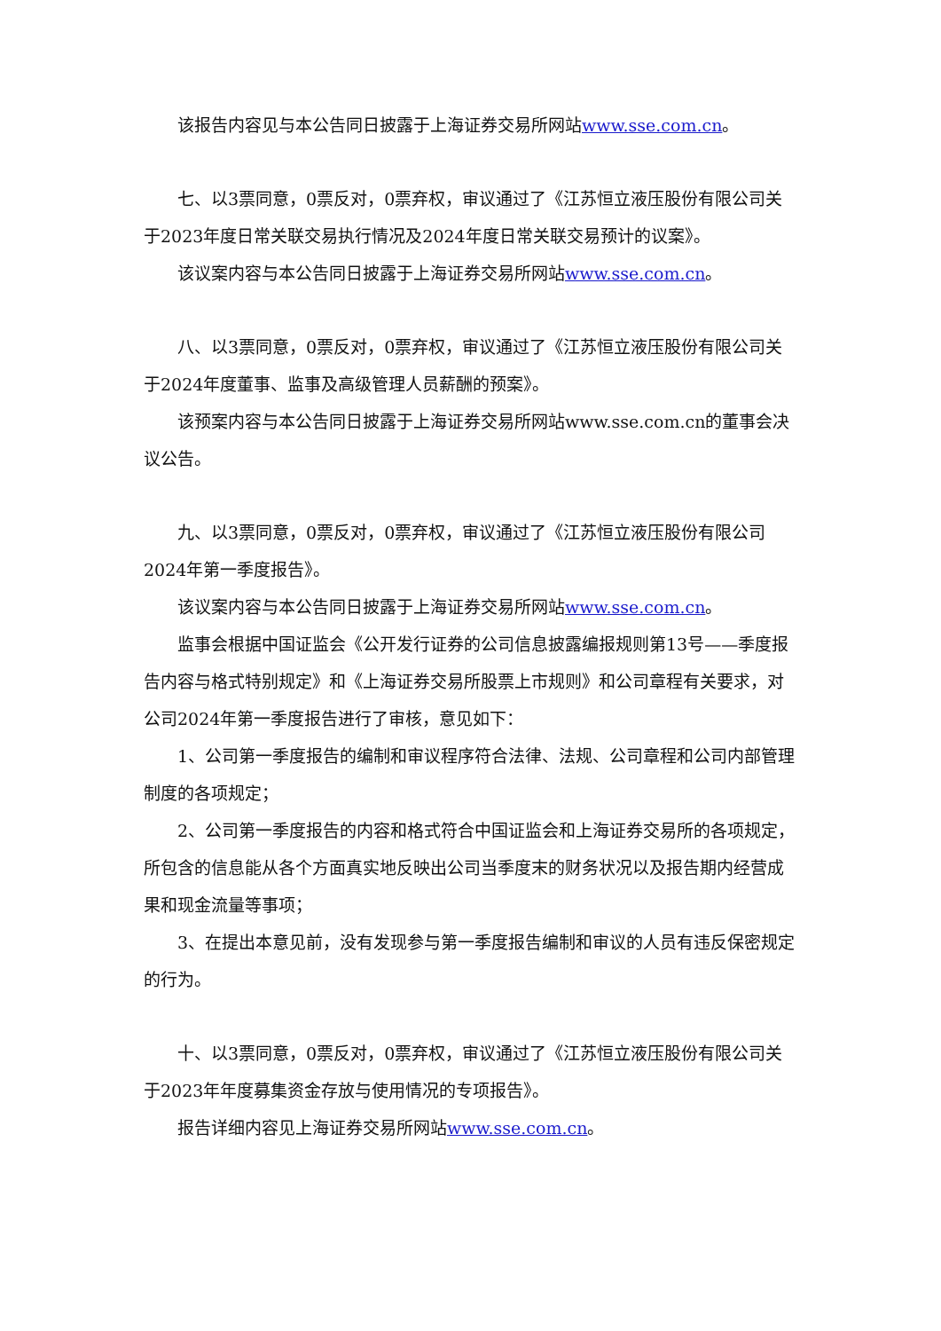该报告内容见与本公告同日披露于上海证券交易所网站www.sse.com.cn。
七、以3票同意，0票反对，0票弃权，审议通过了《江苏恒立液压股份有限公司关于2023年度日常关联交易执行情况及2024年度日常关联交易预计的议案》。
该议案内容与本公告同日披露于上海证券交易所网站www.sse.com.cn。
八、以3票同意，0票反对，0票弃权，审议通过了《江苏恒立液压股份有限公司关于2024年度董事、监事及高级管理人员薪酬的预案》。
该预案内容与本公告同日披露于上海证券交易所网站www.sse.com.cn的董事会决议公告。
九、以3票同意，0票反对，0票弃权，审议通过了《江苏恒立液压股份有限公司2024年第一季度报告》。
该议案内容与本公告同日披露于上海证券交易所网站www.sse.com.cn。
监事会根据中国证监会《公开发行证券的公司信息披露编报规则第13号——季度报告内容与格式特别规定》和《上海证券交易所股票上市规则》和公司章程有关要求，对公司2024年第一季度报告进行了审核，意见如下：
1、公司第一季度报告的编制和审议程序符合法律、法规、公司章程和公司内部管理制度的各项规定；
2、公司第一季度报告的内容和格式符合中国证监会和上海证券交易所的各项规定，所包含的信息能从各个方面真实地反映出公司当季度末的财务状况以及报告期内经营成果和现金流量等事项；
3、在提出本意见前，没有发现参与第一季度报告编制和审议的人员有违反保密规定的行为。
十、以3票同意，0票反对，0票弃权，审议通过了《江苏恒立液压股份有限公司关于2023年年度募集资金存放与使用情况的专项报告》。
报告详细内容见上海证券交易所网站www.sse.com.cn。